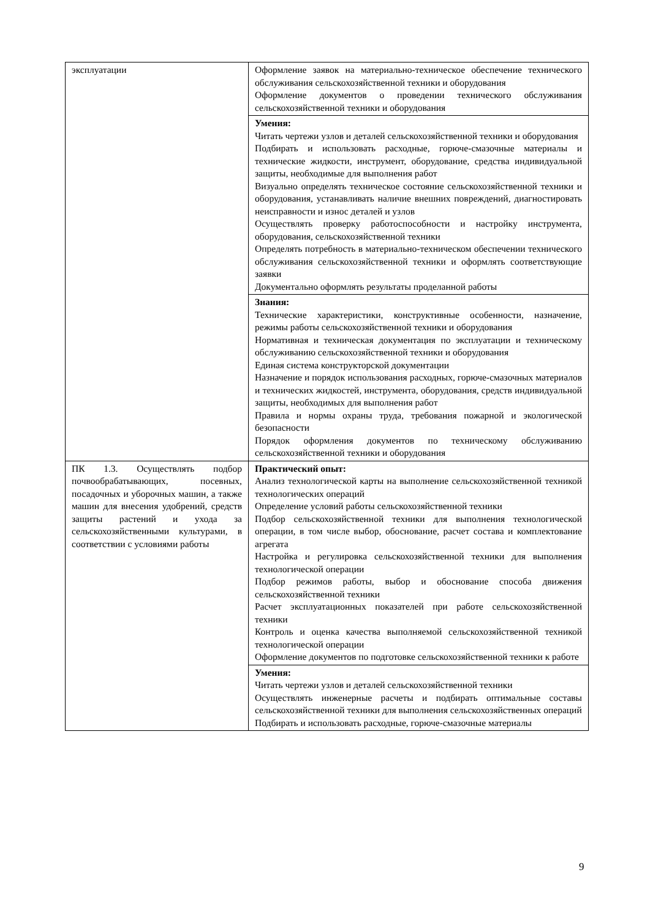| эксплуатации | Оформление заявок на материально-техническое обеспечение технического обслуживания сельскохозяйственной техники и оборудования Оформление документов о проведении технического обслуживания сельскохозяйственной техники и оборудования |
| | Умения: Читать чертежи узлов и деталей сельскохозяйственной техники и оборудования Подбирать и использовать расходные, горюче-смазочные материалы и технические жидкости, инструмент, оборудование, средства индивидуальной защиты, необходимые для выполнения работ Визуально определять техническое состояние сельскохозяйственной техники и оборудования, устанавливать наличие внешних повреждений, диагностировать неисправности и износ деталей и узлов Осуществлять проверку работоспособности и настройку инструмента, оборудования, сельскохозяйственной техники Определять потребность в материально-техническом обеспечении технического обслуживания сельскохозяйственной техники и оформлять соответствующие заявки Документально оформлять результаты проделанной работы |
| | Знания: Технические характеристики, конструктивные особенности, назначение, режимы работы сельскохозяйственной техники и оборудования Нормативная и техническая документация по эксплуатации и техническому обслуживанию сельскохозяйственной техники и оборудования Единая система конструкторской документации Назначение и порядок использования расходных, горюче-смазочных материалов и технических жидкостей, инструмента, оборудования, средств индивидуальной защиты, необходимых для выполнения работ Правила и нормы охраны труда, требования пожарной и экологической безопасности Порядок оформления документов по техническому обслуживанию сельскохозяйственной техники и оборудования |
| ПК 1.3. Осуществлять подбор почвообрабатывающих, посевных, посадочных и уборочных машин, а также машин для внесения удобрений, средств защиты растений и ухода за сельскохозяйственными культурами, в соответствии с условиями работы | Практический опыт: Анализ технологической карты на выполнение сельскохозяйственной техникой технологических операций Определение условий работы сельскохозяйственной техники Подбор сельскохозяйственной техники для выполнения технологической операции, в том числе выбор, обоснование, расчет состава и комплектование агрегата Настройка и регулировка сельскохозяйственной техники для выполнения технологической операции Подбор режимов работы, выбор и обоснование способа движения сельскохозяйственной техники Расчет эксплуатационных показателей при работе сельскохозяйственной техники Контроль и оценка качества выполняемой сельскохозяйственной техникой технологической операции Оформление документов по подготовке сельскохозяйственной техники к работе |
| | Умения: Читать чертежи узлов и деталей сельскохозяйственной техники Осуществлять инженерные расчеты и подбирать оптимальные составы сельскохозяйственной техники для выполнения сельскохозяйственных операций Подбирать и использовать расходные, горюче-смазочные материалы |
9